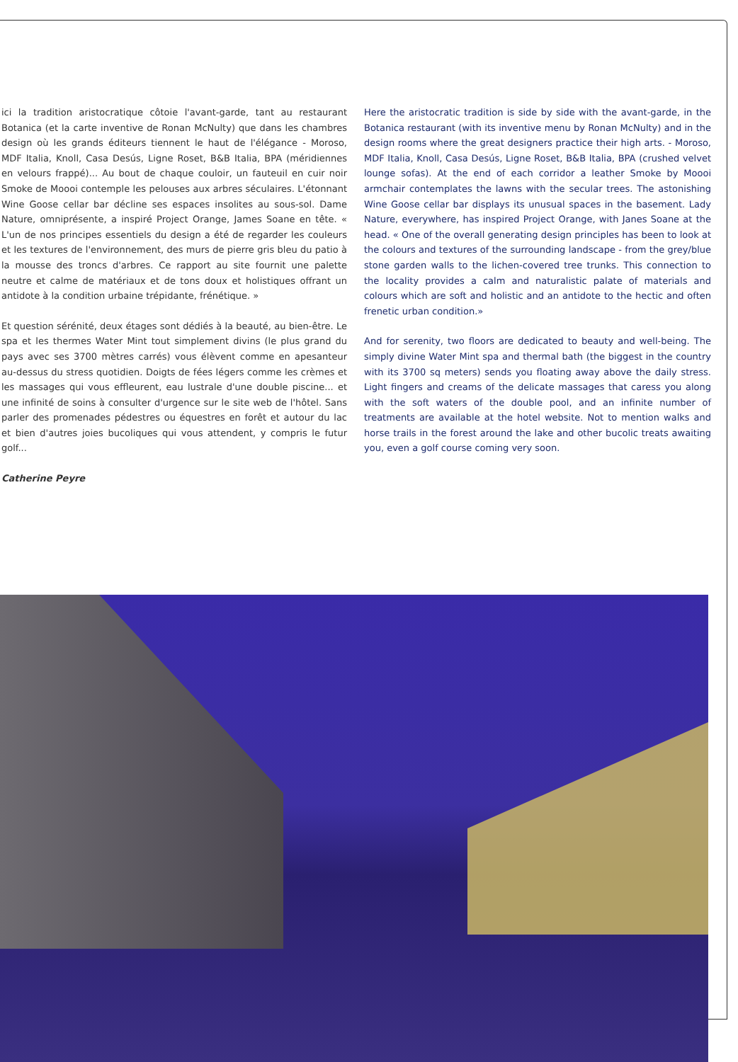ici la tradition aristocratique côtoie l'avant-garde, tant au restaurant Botanica (et la carte inventive de Ronan McNulty) que dans les chambres design où les grands éditeurs tiennent le haut de l'élégance - Moroso, MDF Italia, Knoll, Casa Desús, Ligne Roset, B&B Italia, BPA (méridiennes en velours frappé)... Au bout de chaque couloir, un fauteuil en cuir noir Smoke de Moooi contemple les pelouses aux arbres séculaires. L'étonnant Wine Goose cellar bar décline ses espaces insolites au sous-sol. Dame Nature, omniprésente, a inspiré Project Orange, James Soane en tête. « L'un de nos principes essentiels du design a été de regarder les couleurs et les textures de l'environnement, des murs de pierre gris bleu du patio à la mousse des troncs d'arbres. Ce rapport au site fournit une palette neutre et calme de matériaux et de tons doux et holistiques offrant un antidote à la condition urbaine trépidante, frénétique. »
Et question sérénité, deux étages sont dédiés à la beauté, au bien-être. Le spa et les thermes Water Mint tout simplement divins (le plus grand du pays avec ses 3700 mètres carrés) vous élèvent comme en apesanteur au-dessus du stress quotidien. Doigts de fées légers comme les crèmes et les massages qui vous effleurent, eau lustrale d'une double piscine... et une infinité de soins à consulter d'urgence sur le site web de l'hôtel. Sans parler des promenades pédestres ou équestres en forêt et autour du lac et bien d'autres joies bucoliques qui vous attendent, y compris le futur golf...
Catherine Peyre
Here the aristocratic tradition is side by side with the avant-garde, in the Botanica restaurant (with its inventive menu by Ronan McNulty) and in the design rooms where the great designers practice their high arts. - Moroso, MDF Italia, Knoll, Casa Desús, Ligne Roset, B&B Italia, BPA (crushed velvet lounge sofas). At the end of each corridor a leather Smoke by Moooi armchair contemplates the lawns with the secular trees. The astonishing Wine Goose cellar bar displays its unusual spaces in the basement. Lady Nature, everywhere, has inspired Project Orange, with Janes Soane at the head. « One of the overall generating design principles has been to look at the colours and textures of the surrounding landscape - from the grey/blue stone garden walls to the lichen-covered tree trunks. This connection to the locality provides a calm and naturalistic palate of materials and colours which are soft and holistic and an antidote to the hectic and often frenetic urban condition.»
And for serenity, two floors are dedicated to beauty and well-being. The simply divine Water Mint spa and thermal bath (the biggest in the country with its 3700 sq meters) sends you floating away above the daily stress. Light fingers and creams of the delicate massages that caress you along with the soft waters of the double pool, and an infinite number of treatments are available at the hotel website. Not to mention walks and horse trails in the forest around the lake and other bucolic treats awaiting you, even a golf course coming very soon.